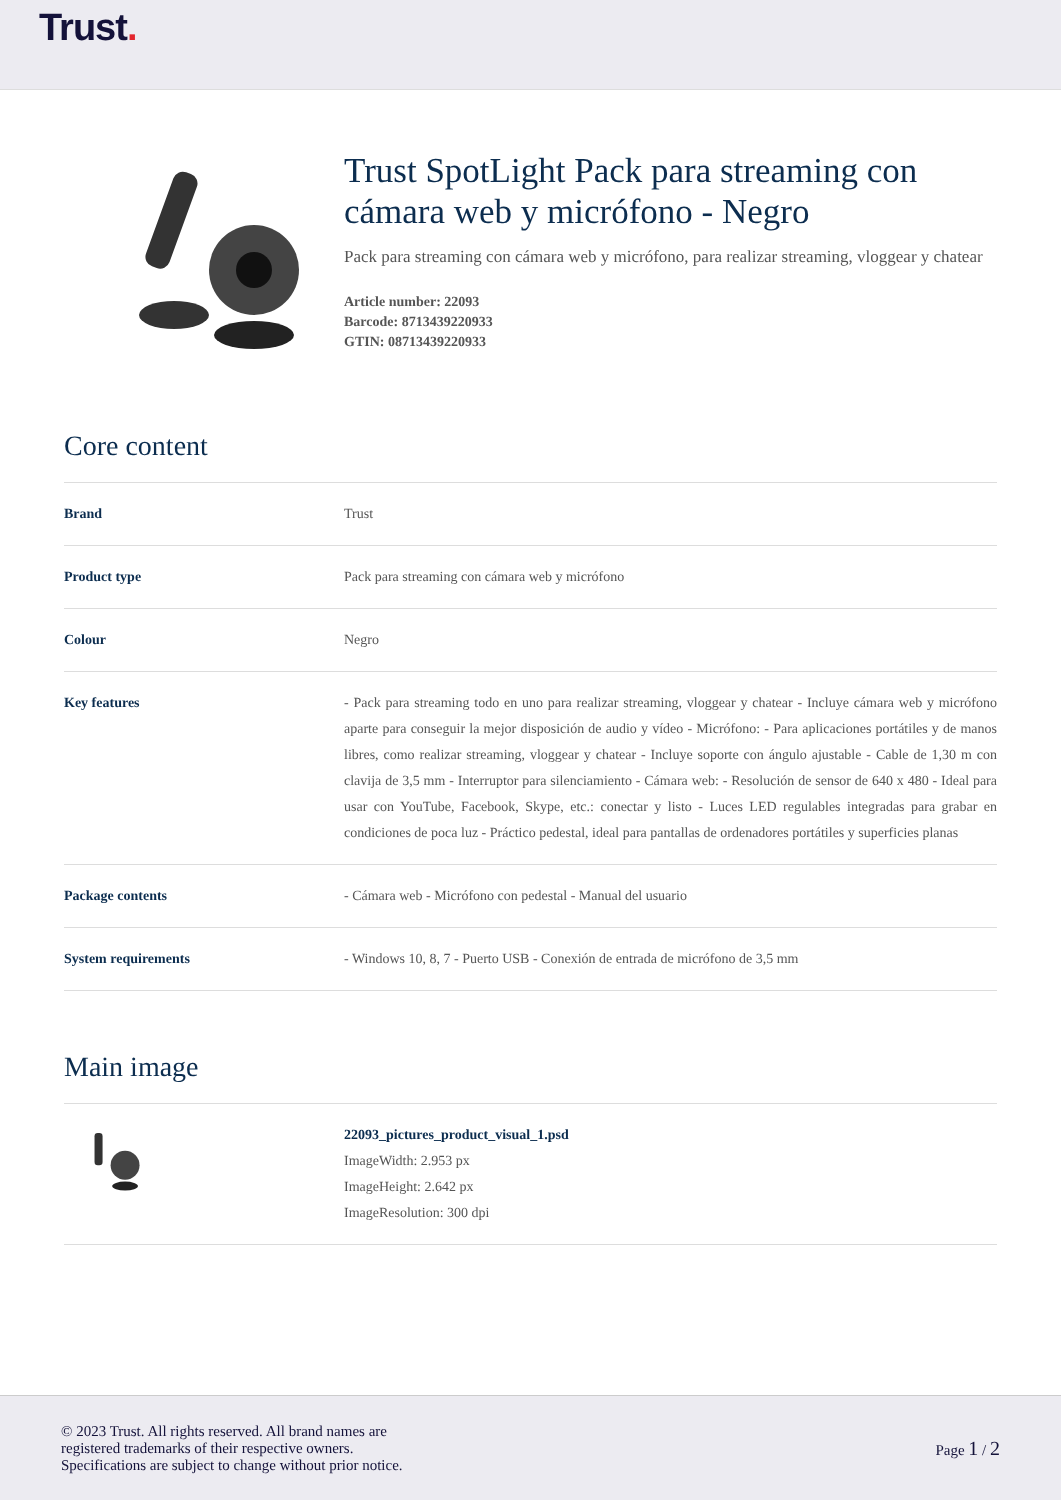Trust.
Trust SpotLight Pack para streaming con cámara web y micrófono - Negro
Pack para streaming con cámara web y micrófono, para realizar streaming, vloggear y chatear
Article number: 22093
Barcode: 8713439220933
GTIN: 08713439220933
Core content
| Brand | Trust |
| Product type | Pack para streaming con cámara web y micrófono |
| Colour | Negro |
| Key features | - Pack para streaming todo en uno para realizar streaming, vloggear y chatear - Incluye cámara web y micrófono aparte para conseguir la mejor disposición de audio y vídeo - Micrófono: - Para aplicaciones portátiles y de manos libres, como realizar streaming, vloggear y chatear - Incluye soporte con ángulo ajustable - Cable de 1,30 m con clavija de 3,5 mm - Interruptor para silenciamiento - Cámara web: - Resolución de sensor de 640 x 480 - Ideal para usar con YouTube, Facebook, Skype, etc.: conectar y listo - Luces LED regulables integradas para grabar en condiciones de poca luz - Práctico pedestal, ideal para pantallas de ordenadores portátiles y superficies planas |
| Package contents | - Cámara web - Micrófono con pedestal - Manual del usuario |
| System requirements | - Windows 10, 8, 7 - Puerto USB - Conexión de entrada de micrófono de 3,5 mm |
Main image
| | 22093_pictures_product_visual_1.psd ImageWidth: 2.953 px ImageHeight: 2.642 px ImageResolution: 300 dpi |
© 2023 Trust. All rights reserved. All brand names are
registered trademarks of their respective owners.
Specifications are subject to change without prior notice.
Page 1 / 2